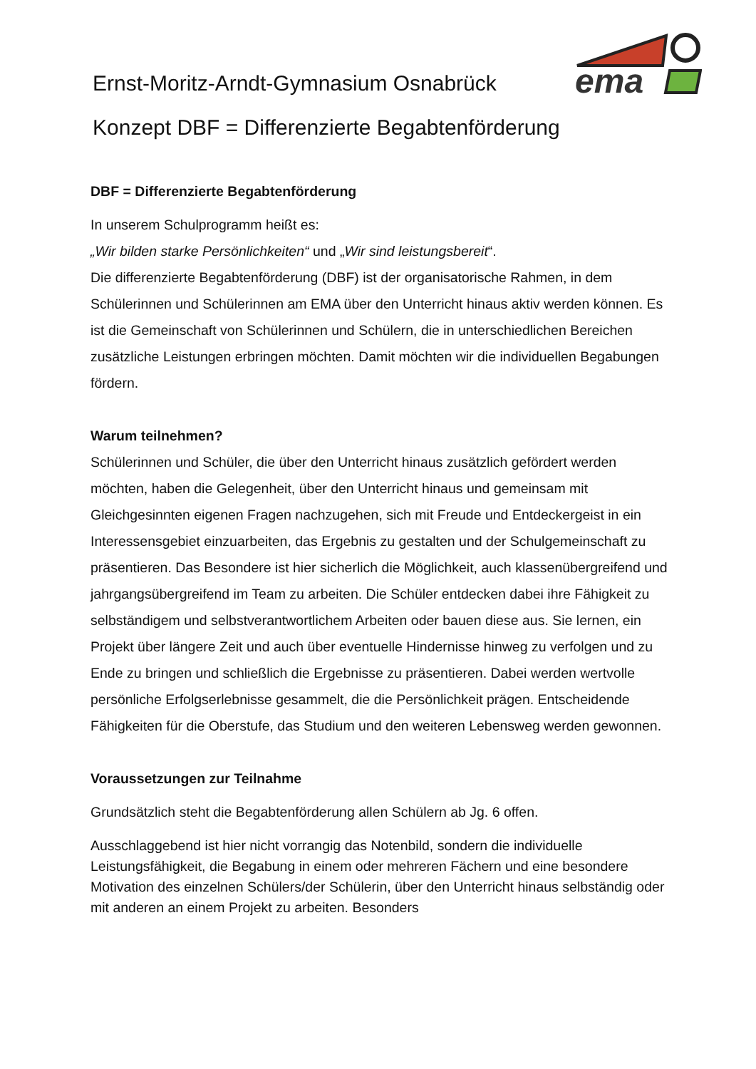Ernst-Moritz-Arndt-Gymnasium Osnabrück
ema
Konzept DBF = Differenzierte Begabtenförderung
DBF = Differenzierte Begabtenförderung
In unserem Schulprogramm heißt es:
„Wir bilden starke Persönlichkeiten“ und „Wir sind leistungsbereit“.
Die differenzierte Begabtenförderung (DBF) ist der organisatorische Rahmen, in dem Schülerinnen und Schülerinnen am EMA über den Unterricht hinaus aktiv werden können. Es ist die Gemeinschaft von Schülerinnen und Schülern, die in unterschiedlichen Bereichen zusätzliche Leistungen erbringen möchten. Damit möchten wir die individuellen Begabungen fördern.
Warum teilnehmen?
Schülerinnen und Schüler, die über den Unterricht hinaus zusätzlich gefördert werden möchten, haben die Gelegenheit, über den Unterricht hinaus und gemeinsam mit Gleichgesinnten eigenen Fragen nachzugehen, sich mit Freude und Entdeckergeist in ein Interessensgebiet einzuarbeiten, das Ergebnis zu gestalten und der Schulgemeinschaft zu präsentieren. Das Besondere ist hier sicherlich die Möglichkeit, auch klassenübergreifend und jahrgangsübergreifend im Team zu arbeiten. Die Schüler entdecken dabei ihre Fähigkeit zu selbständigem und selbstverantwortlichem Arbeiten oder bauen diese aus. Sie lernen, ein Projekt über längere Zeit und auch über eventuelle Hindernisse hinweg zu verfolgen und zu Ende zu bringen und schließlich die Ergebnisse zu präsentieren. Dabei werden wertvolle persönliche Erfolgserlebnisse gesammelt, die die Persönlichkeit prägen. Entscheidende Fähigkeiten für die Oberstufe, das Studium und den weiteren Lebensweg werden gewonnen.
Voraussetzungen zur Teilnahme
Grundsätzlich steht die Begabtenförderung allen Schülern ab Jg. 6 offen.
Ausschlaggebend ist hier nicht vorrangig das Notenbild, sondern die individuelle Leistungsfähigkeit, die Begabung in einem oder mehreren Fächern und eine besondere Motivation des einzelnen Schülers/der Schülerin, über den Unterricht hinaus selbständig oder mit anderen an einem Projekt zu arbeiten. Besonders